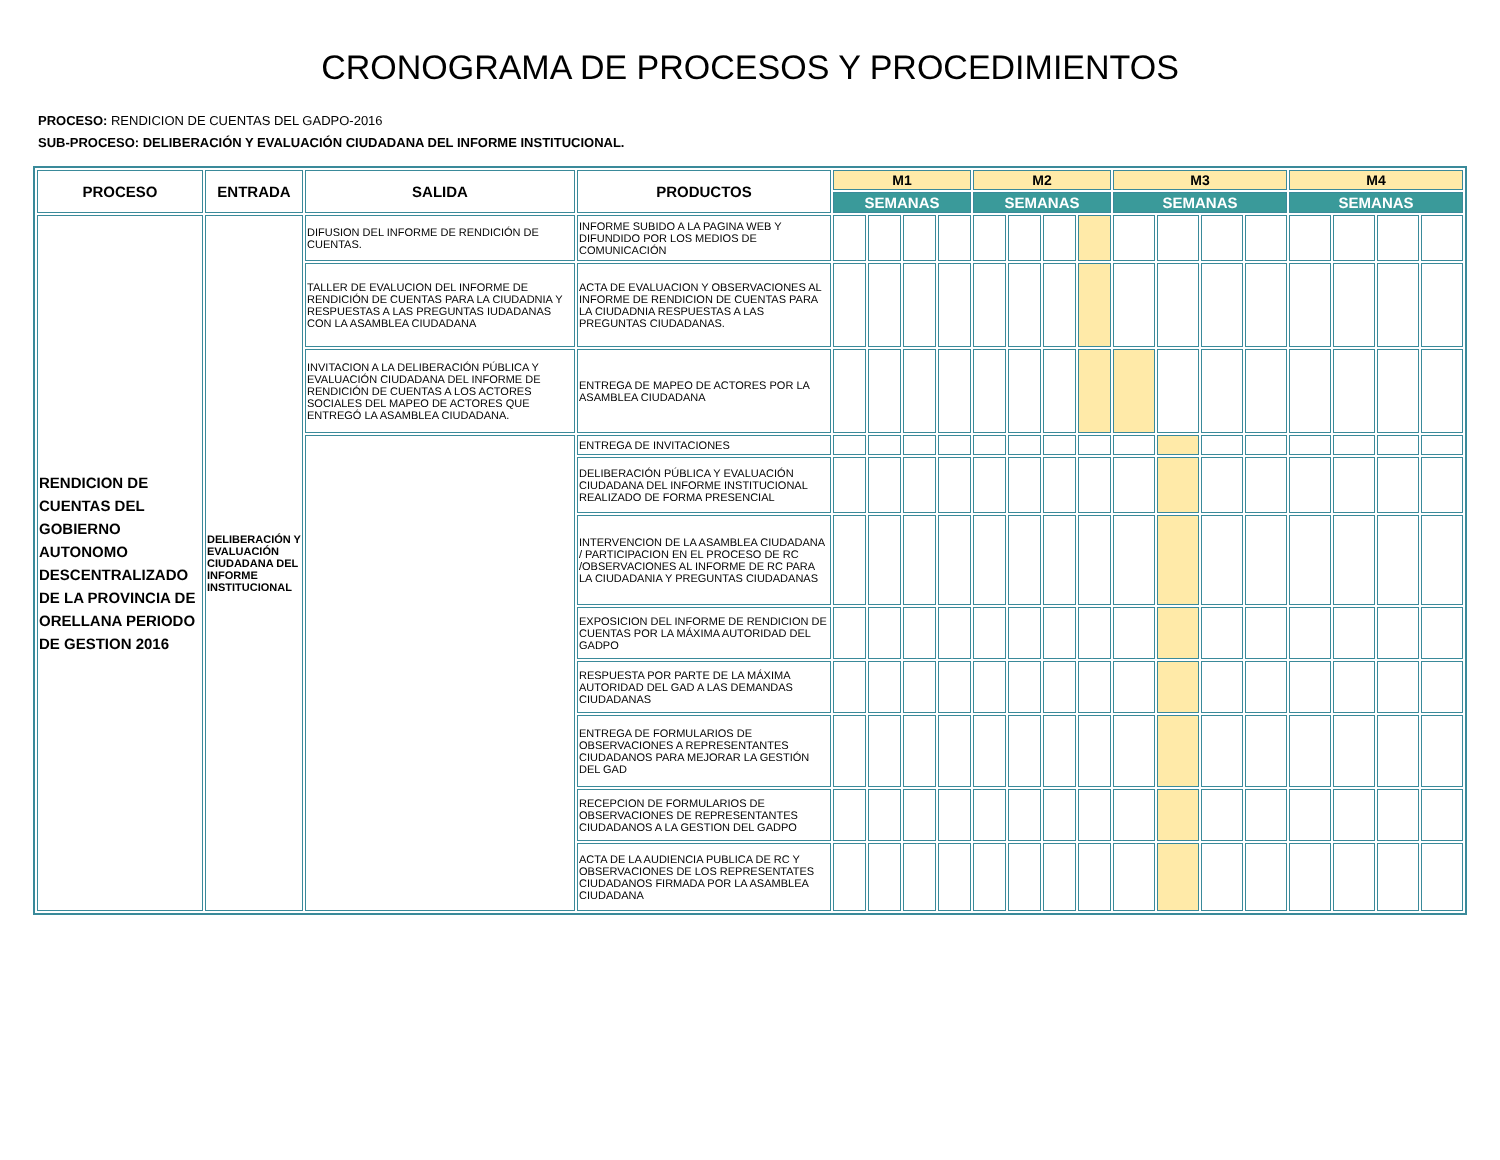CRONOGRAMA DE PROCESOS Y PROCEDIMIENTOS
PROCESO: RENDICION DE CUENTAS DEL GADPO-2016
SUB-PROCESO: DELIBERACIÓN Y EVALUACIÓN CIUDADANA DEL INFORME INSTITUCIONAL.
| PROCESO | ENTRADA | SALIDA | PRODUCTOS | M1 | | | | M2 | | | | M3 | | | | M4 | | | |
| --- | --- | --- | --- | --- | --- | --- | --- | --- | --- | --- | --- | --- | --- | --- | --- | --- | --- | --- | --- |
| | | | | SEMANAS | | | | SEMANAS | | | | SEMANAS | | | | SEMANAS | | | |
| RENDICION DE CUENTAS DEL GOBIERNO AUTONOMO DESCENTRALIZADO DE LA PROVINCIA DE ORELLANA PERIODO DE GESTION 2016 | DELIBERACIÓN Y EVALUACIÓN CIUDADANA DEL INFORME INSTITUCIONAL | DIFUSION DEL INFORME DE RENDICIÓN DE CUENTAS. | INFORME SUBIDO A LA PAGINA WEB Y DIFUNDIDO POR LOS MEDIOS DE COMUNICACIÓN | | | | | | | | | | | | | | | | |
| | | TALLER DE EVALUCION DEL INFORME DE RENDICIÓN DE CUENTAS PARA LA CIUDADNIA Y RESPUESTAS A LAS PREGUNTAS IUDADANAS CON LA ASAMBLEA CIUDADANA | ACTA DE EVALUACION Y OBSERVACIONES AL INFORME DE RENDICION DE CUENTAS PARA LA CIUDADNIA RESPUESTAS A LAS PREGUNTAS CIUDADANAS. | | | | | | | | | | | | | | | | |
| | | INVITACION A LA DELIBERACIÓN PÚBLICA Y EVALUACIÓN CIUDADANA DEL INFORME DE RENDICIÓN DE CUENTAS A LOS ACTORES SOCIALES DEL MAPEO DE ACTORES QUE ENTREGÓ LA ASAMBLEA CIUDADANA. | ENTREGA DE MAPEO DE ACTORES POR LA ASAMBLEA CIUDADANA | | | | | | | | | | | | | | | | |
| | | | ENTREGA DE INVITACIONES | | | | | | | | | | | | | | | | |
| | | | DELIBERACIÓN PÚBLICA Y EVALUACIÓN CIUDADANA DEL INFORME INSTITUCIONAL REALIZADO DE FORMA PRESENCIAL | | | | | | | | | | | | | | | | |
| | | | INTERVENCION DE LA ASAMBLEA CIUDADANA / PARTICIPACION EN EL PROCESO DE RC /OBSERVACIONES AL INFORME DE RC PARA LA CIUDADANIA Y PREGUNTAS CIUDADANAS | | | | | | | | | | | | | | | | |
| | | | EXPOSICION DEL INFORME DE RENDICION DE CUENTAS POR LA MÁXIMA AUTORIDAD DEL GADPO | | | | | | | | | | | | | | | | |
| | | | RESPUESTA POR PARTE DE LA MÁXIMA AUTORIDAD DEL GAD A LAS DEMANDAS CIUDADANAS | | | | | | | | | | | | | | | | |
| | | | ENTREGA DE FORMULARIOS DE OBSERVACIONES A REPRESENTANTES CIUDADANOS PARA MEJORAR LA GESTIÓN DEL GAD | | | | | | | | | | | | | | | | |
| | | | RECEPCION DE FORMULARIOS DE OBSERVACIONES DE REPRESENTANTES CIUDADANOS A LA GESTION DEL GADPO | | | | | | | | | | | | | | | | |
| | | | ACTA DE LA AUDIENCIA PUBLICA DE RC Y OBSERVACIONES DE LOS REPRESENTATES CIUDADANOS FIRMADA POR LA ASAMBLEA CIUDADANA | | | | | | | | | | | | | | | | |